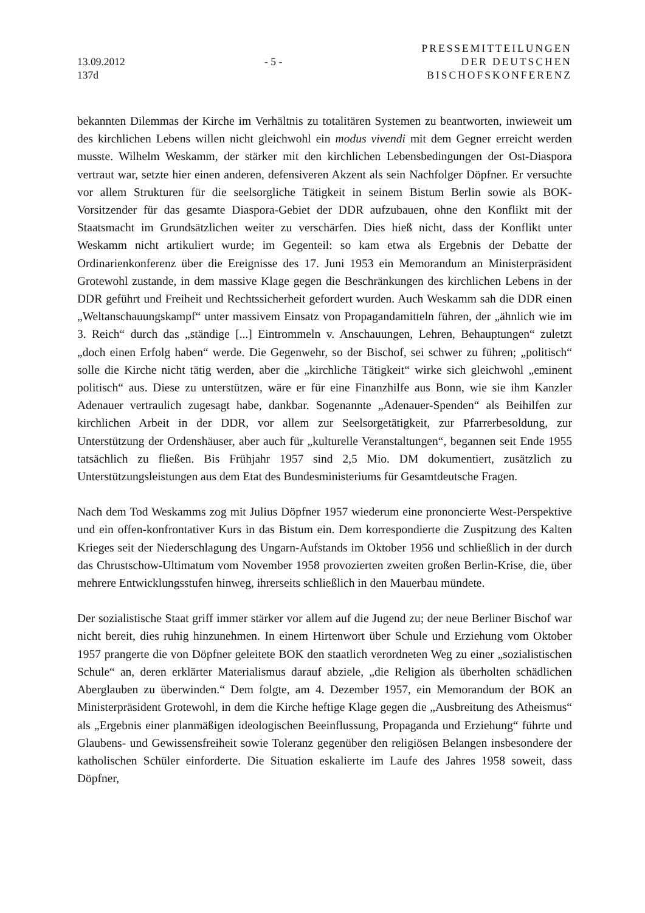13.09.2012
137d
- 5 -
PRESSEMITTEILUNGEN
DER DEUTSCHEN
BISCHOFSKONFERENZ
bekannten Dilemmas der Kirche im Verhältnis zu totalitären Systemen zu beantworten, inwieweit um des kirchlichen Lebens willen nicht gleichwohl ein modus vivendi mit dem Gegner erreicht werden musste. Wilhelm Weskamm, der stärker mit den kirchlichen Lebensbedingungen der Ost-Diaspora vertraut war, setzte hier einen anderen, defensiveren Akzent als sein Nachfolger Döpfner. Er versuchte vor allem Strukturen für die seelsorgliche Tätigkeit in seinem Bistum Berlin sowie als BOK-Vorsitzender für das gesamte Diaspora-Gebiet der DDR aufzubauen, ohne den Konflikt mit der Staatsmacht im Grundsätzlichen weiter zu verschärfen. Dies hieß nicht, dass der Konflikt unter Weskamm nicht artikuliert wurde; im Gegenteil: so kam etwa als Ergebnis der Debatte der Ordinarienkonferenz über die Ereignisse des 17. Juni 1953 ein Memorandum an Ministerpräsident Grotewohl zustande, in dem massive Klage gegen die Beschränkungen des kirchlichen Lebens in der DDR geführt und Freiheit und Rechtssicherheit gefordert wurden. Auch Weskamm sah die DDR einen „Weltanschauungskampf“ unter massivem Einsatz von Propagandamitteln führen, der „ähnlich wie im 3. Reich“ durch das „ständige [...] Eintrommeln v. Anschauungen, Lehren, Behauptungen“ zuletzt „doch einen Erfolg haben“ werde. Die Gegenwehr, so der Bischof, sei schwer zu führen; „politisch“ solle die Kirche nicht tätig werden, aber die „kirchliche Tätigkeit“ wirke sich gleichwohl „eminent politisch“ aus. Diese zu unterstützen, wäre er für eine Finanzhilfe aus Bonn, wie sie ihm Kanzler Adenauer vertraulich zugesagt habe, dankbar. Sogenannte „Adenauer-Spenden“ als Beihilfen zur kirchlichen Arbeit in der DDR, vor allem zur Seelsorgetätigkeit, zur Pfarrerbesoldung, zur Unterstützung der Ordenshäuser, aber auch für „kulturelle Veranstaltungen“, begannen seit Ende 1955 tatsächlich zu fließen. Bis Frühjahr 1957 sind 2,5 Mio. DM dokumentiert, zusätzlich zu Unterstützungsleistungen aus dem Etat des Bundesministeriums für Gesamtdeutsche Fragen.
Nach dem Tod Weskamms zog mit Julius Döpfner 1957 wiederum eine prononcierte West-Perspektive und ein offen-konfrontativer Kurs in das Bistum ein. Dem korrespondierte die Zuspitzung des Kalten Krieges seit der Niederschlagung des Ungarn-Aufstands im Oktober 1956 und schließlich in der durch das Chrustschow-Ultimatum vom November 1958 provozierten zweiten großen Berlin-Krise, die, über mehrere Entwicklungsstufen hinweg, ihrerseits schließlich in den Mauerbau mündete.
Der sozialistische Staat griff immer stärker vor allem auf die Jugend zu; der neue Berliner Bischof war nicht bereit, dies ruhig hinzunehmen. In einem Hirtenwort über Schule und Erziehung vom Oktober 1957 prangerte die von Döpfner geleitete BOK den staatlich verordneten Weg zu einer „sozialistischen Schule“ an, deren erklärter Materialismus darauf abziele, „die Religion als überholten schädlichen Aberglauben zu überwinden.“ Dem folgte, am 4. Dezember 1957, ein Memorandum der BOK an Ministerpräsident Grotewohl, in dem die Kirche heftige Klage gegen die „Ausbreitung des Atheismus“ als „Ergebnis einer planmäßigen ideologischen Beeinflussung, Propaganda und Erziehung“ führte und Glaubens- und Gewissensfreiheit sowie Toleranz gegenüber den religiösen Belangen insbesondere der katholischen Schüler einforderte. Die Situation eskalierte im Laufe des Jahres 1958 soweit, dass Döpfner,